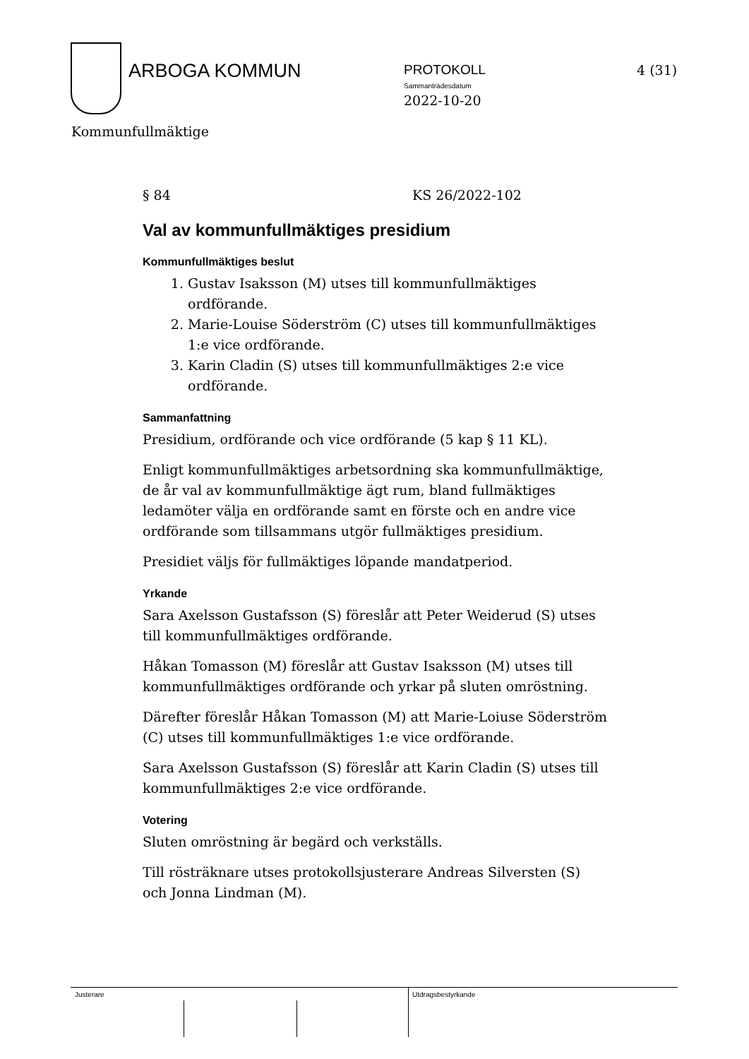ARBOGA KOMMUN
PROTOKOLL
Sammanträdesdatum
2022-10-20
4 (31)
Kommunfullmäktige
§ 84 KS 26/2022-102
Val av kommunfullmäktiges presidium
Kommunfullmäktiges beslut
1. Gustav Isaksson (M) utses till kommunfullmäktiges ordförande.
2. Marie-Louise Söderström (C) utses till kommunfullmäktiges 1:e vice ordförande.
3. Karin Cladin (S) utses till kommunfullmäktiges 2:e vice ordförande.
Sammanfattning
Presidium, ordförande och vice ordförande (5 kap § 11 KL).
Enligt kommunfullmäktiges arbetsordning ska kommunfullmäktige, de år val av kommunfullmäktige ägt rum, bland fullmäktiges ledamöter välja en ordförande samt en förste och en andre vice ordförande som tillsammans utgör fullmäktiges presidium.
Presidiet väljs för fullmäktiges löpande mandatperiod.
Yrkande
Sara Axelsson Gustafsson (S) föreslår att Peter Weiderud (S) utses till kommunfullmäktiges ordförande.
Håkan Tomasson (M) föreslår att Gustav Isaksson (M) utses till kommunfullmäktiges ordförande och yrkar på sluten omröstning.
Därefter föreslår Håkan Tomasson (M) att Marie-Loiuse Söderström (C) utses till kommunfullmäktiges 1:e vice ordförande.
Sara Axelsson Gustafsson (S) föreslår att Karin Cladin (S) utses till kommunfullmäktiges 2:e vice ordförande.
Votering
Sluten omröstning är begärd och verkställs.
Till rösträknare utses protokollsjusterare Andreas Silversten (S) och Jonna Lindman (M).
Justerare Utdragsbestyrkande